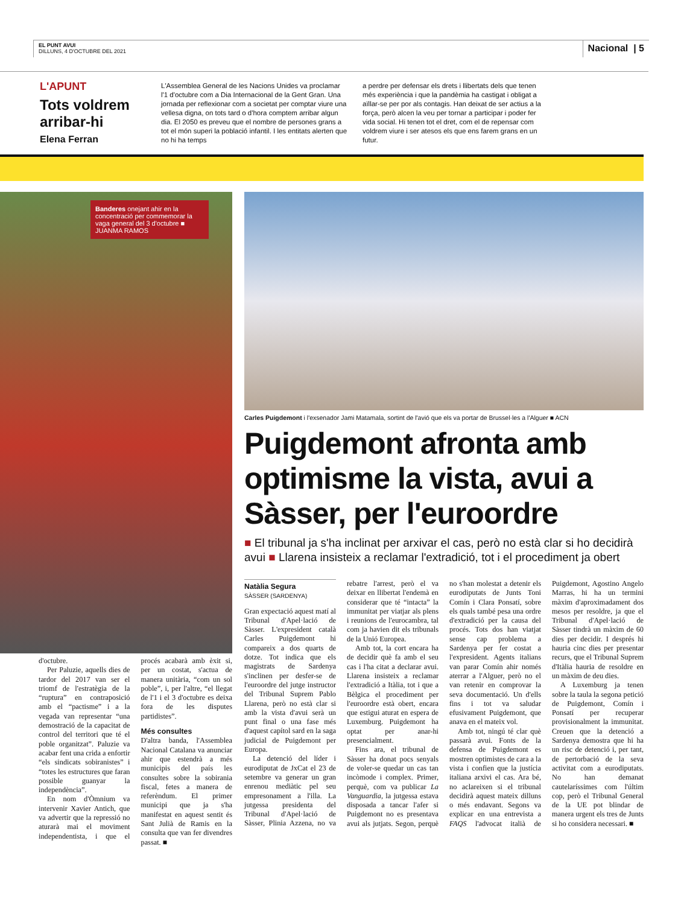EL PUNT AVUI
DILLUNS, 4 D'OCTUBRE DEL 2021
Nacional | 5
L'APUNT
Tots voldrem arribar-hi
Elena Ferran
L'Assemblea General de les Nacions Unides va proclamar l'1 d'octubre com a Dia Internacional de la Gent Gran. Una jornada per reflexionar com a societat per comptar viure una vellesa digna, on tots tard o d'hora comptem arribar algun dia. El 2050 es preveu que el nombre de persones grans a tot el món superi la població infantil. I les entitats alerten que no hi ha temps
a perdre per defensar els drets i llibertats dels que tenen més experiència i que la pandèmia ha castigat i obligat a aïllar-se per por als contagis. Han deixat de ser actius a la força, però alcen la veu per tornar a participar i poder fer vida social. Hi tenen tot el dret, com el de repensar com voldrem viure i ser atesos els que ens farem grans en un futur.
Banderes onejant ahir en la concentració per commemorar la vaga general del 3 d'octubre ■ JUANMA RAMOS
d'octubre.
Per Paluzie, aquells dies de tardor del 2017 van ser el triomf de l'estratègia de la “ruptura” en contraposició amb el “pactisme” i a la vegada van representar “una demostració de la capacitat de control del territori que té el poble organitzat”. Paluzie va acabar fent una crida a enfortir “els sindicats sobiranistes” i “totes les estructures que faran possible guanyar la independència”.
En nom d'Òmnium va intervenir Xavier Antich, que va advertir que la repressió no aturarà mai el moviment independentista, i que el procés acabarà amb èxit si, per un costat, s'actua de manera unitària, “com un sol poble”, i, per l'altre, “el llegat de l'1 i el 3 d'octubre es deixa fora de les disputes partidistes”.
Més consultes
D'altra banda, l'Assemblea Nacional Catalana va anunciar ahir que estendrà a més municipis del país les consultes sobre la sobirania fiscal, fetes a manera de referèndum. El primer municipi que ja s'ha manifestat en aquest sentit és Sant Julià de Ramis en la consulta que van fer divendres passat. ■
Carles Puigdemont i l'exsenador Jami Matamala, sortint de l'avió que els va portar de Brussel·les a l'Alguer ■ ACN
Puigdemont afronta amb optimisme la vista, avui a Sàsser, per l'euroordre
■ El tribunal ja s'ha inclinat per arxivar el cas, però no està clar si ho decidirà avui ■ Llarena insisteix a reclamar l'extradició, tot i el procediment ja obert
Natàlia Segura
SÀSSER (SARDENYA)
Gran expectació aquest matí al Tribunal d'Apel·lació de Sàsser. L'expresident català Carles Puigdemont hi compareix a dos quarts de dotze. Tot indica que els magistrats de Sardenya s'inclinen per desfer-se de l'euroordre del jutge instructor del Tribunal Suprem Pablo Llarena, però no està clar si amb la vista d'avui serà un punt final o una fase més d'aquest capítol sard en la saga judicial de Puigdemont per Europa.
La detenció del líder i eurodiputat de JxCat el 23 de setembre va generar un gran enrenou mediàtic pel seu empresonament a l'illa. La jutgessa presidenta del Tribunal d'Apel·lació de Sàsser, Plinia Azzena, no va rebatre l'arrest, però el va deixar en llibertat l'endemà en considerar que té “intacta” la immunitat per viatjar als plens i reunions de l'eurocambra, tal com ja havien dit els tribunals de la Unió Europea.
Amb tot, la cort encara ha de decidir què fa amb el seu cas i l'ha citat a declarar avui. Llarena insisteix a reclamar l'extradició a Itàlia, tot i que a Bèlgica el procediment per l'euroordre està obert, encara que estigui aturat en espera de Luxemburg. Puigdemont ha optat per anar-hi presencialment.
Fins ara, el tribunal de Sàsser ha donat pocs senyals de voler-se quedar un cas tan incòmode i complex. Primer, perquè, com va publicar La Vanguardia, la jutgessa estava disposada a tancar l'afer si Puigdemont no es presentava avui als jutjats. Segon, perquè no s'han molestat a detenir els eurodiputats de Junts Toni Comín i Clara Ponsatí, sobre els quals també pesa una ordre d'extradició per la causa del procés. Tots dos han viatjat sense cap problema a Sardenya per fer costat a l'expresident. Agents italians van parar Comín ahir només aterrar a l'Alguer, però no el van retenir en comprovar la seva documentació. Un d'ells fins i tot va saludar efusivament Puigdemont, que anava en el mateix vol.
Amb tot, ningú té clar què passarà avui. Fonts de la defensa de Puigdemont es mostren optimistes de cara a la vista i confien que la justícia italiana arxivi el cas. Ara bé, no aclareixen si el tribunal decidirà aquest mateix dilluns o més endavant. Segons va explicar en una entrevista a FAQS l'advocat italià de Puigdemont, Agostino Angelo Marras, hi ha un termini màxim d'aproximadament dos mesos per resoldre, ja que el Tribunal d'Apel·lació de Sàsser tindrà un màxim de 60 dies per decidir. I després hi hauria cinc dies per presentar recurs, que el Tribunal Suprem d'Itàlia hauria de resoldre en un màxim de deu dies.
A Luxemburg ja tenen sobre la taula la segona petició de Puigdemont, Comín i Ponsatí per recuperar provisionalment la immunitat. Creuen que la detenció a Sardenya demostra que hi ha un risc de detenció i, per tant, de pertorbació de la seva activitat com a eurodiputats. No han demanat cautelaríssimes com l'últim cop, però el Tribunal General de la UE pot blindar de manera urgent els tres de Junts si ho considera necessari. ■